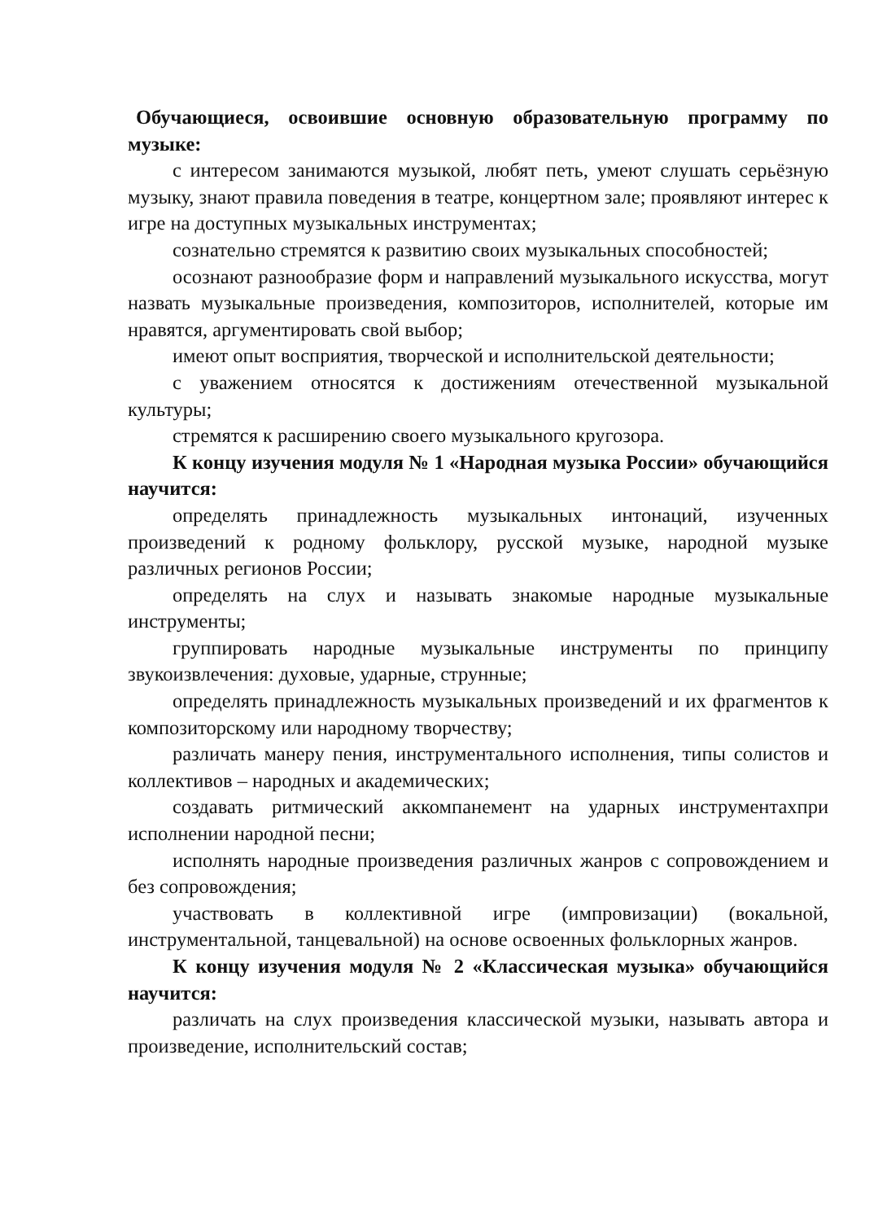Обучающиеся, освоившие основную образовательную программу по музыке:
с интересом занимаются музыкой, любят петь, умеют слушать серьёзную музыку, знают правила поведения в театре, концертном зале; проявляют интерес к игре на доступных музыкальных инструментах;
сознательно стремятся к развитию своих музыкальных способностей;
осознают разнообразие форм и направлений музыкального искусства, могут назвать музыкальные произведения, композиторов, исполнителей, которые им нравятся, аргументировать свой выбор;
имеют опыт восприятия, творческой и исполнительской деятельности;
с уважением относятся к достижениям отечественной музыкальной культуры;
стремятся к расширению своего музыкального кругозора.
К концу изучения модуля № 1 «Народная музыка России» обучающийся научится:
определять принадлежность музыкальных интонаций, изученных произведений к родному фольклору, русской музыке, народной музыке различных регионов России;
определять на слух и называть знакомые народные музыкальные инструменты;
группировать народные музыкальные инструменты по принципу звукоизвлечения: духовые, ударные, струнные;
определять принадлежность музыкальных произведений и их фрагментов к композиторскому или народному творчеству;
различать манеру пения, инструментального исполнения, типы солистов и коллективов – народных и академических;
создавать ритмический аккомпанемент на ударных инструментахпри исполнении народной песни;
исполнять народные произведения различных жанров с сопровождением и без сопровождения;
участвовать в коллективной игре (импровизации) (вокальной, инструментальной, танцевальной) на основе освоенных фольклорных жанров.
К концу изучения модуля № 2 «Классическая музыка» обучающийся научится:
различать на слух произведения классической музыки, называть автора и произведение, исполнительский состав;